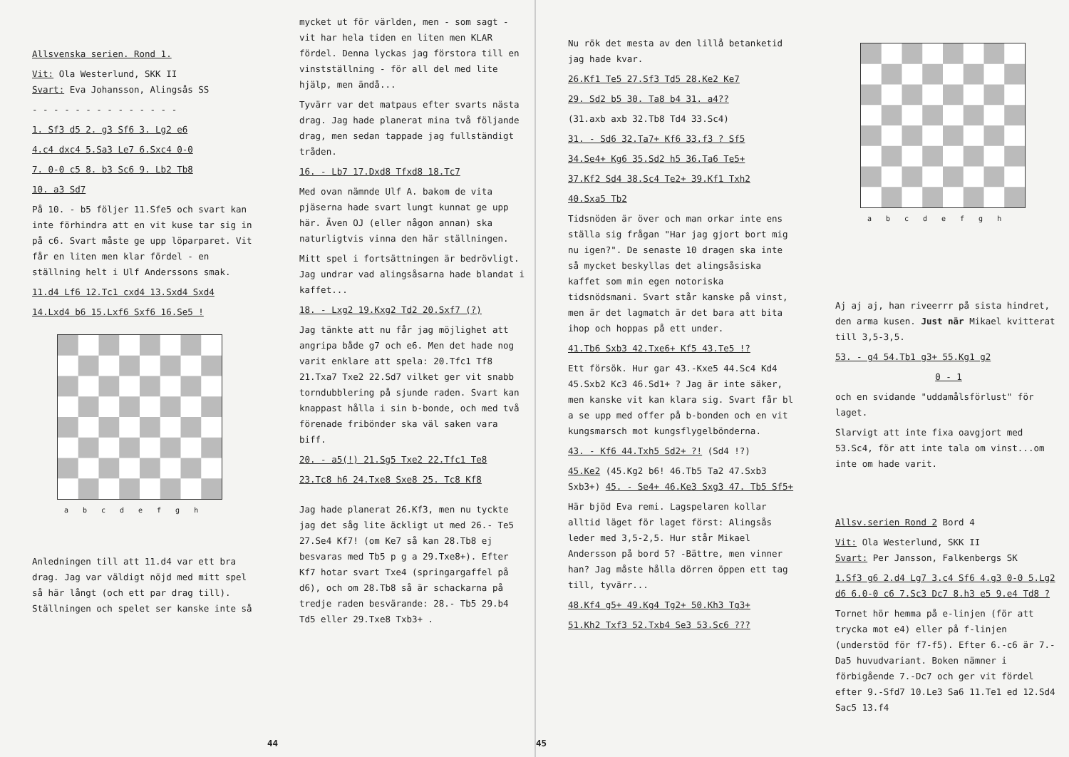Allsvenska serien. Rond 1.
Vit: Ola Westerlund, SKK II
Svart: Eva Johansson, Alingsås SS
- - - - - - - - - - - - - -
1. Sf3 d5 2. g3 Sf6 3. Lg2 e6
4.c4 dxc4 5.Sa3 Le7 6.Sxc4 0-0
7. 0-0 c5 8. b3 Sc6 9. Lb2 Tb8
10. a3 Sd7
På 10. - b5 följer 11.Sfe5 och svart kan inte förhindra att en vit kuse tar sig in på c6. Svart måste ge upp löparparet. Vit får en liten men klar fördel - en ställning helt i Ulf Anderssons smak.
11.d4 Lf6 12.Tc1 cxd4 13.Sxd4 Sxd4
14.Lxd4 b6 15.Lxf6 Sxf6 16.Se5 !
abcdefgh
Anledningen till att 11.d4 var ett bra drag. Jag var väldigt nöjd med mitt spel så här långt (och ett par drag till). Ställningen och spelet ser kanske inte så
mycket ut för världen, men - som sagt - vit har hela tiden en liten men KLAR fördel. Denna lyckas jag förstora till en vinstställning - för all del med lite hjälp, men ändå...
Tyvärr var det matpaus efter svarts nästa drag. Jag hade planerat mina två följande drag, men sedan tappade jag fullständigt tråden.
16. - Lb7 17.Dxd8 Tfxd8 18.Tc7
Med ovan nämnde Ulf A. bakom de vita pjäserna hade svart lungt kunnat ge upp här. Även OJ (eller någon annan) ska naturligtvis vinna den här ställningen.
Mitt spel i fortsättningen är bedrövligt. Jag undrar vad alingsåsarna hade blandat i kaffet...
18. - Lxg2 19.Kxg2 Td2 20.Sxf7 (?)
Jag tänkte att nu får jag möjlighet att angripa både g7 och e6. Men det hade nog varit enklare att spela: 20.Tfc1 Tf8 21.Txa7 Txe2 22.Sd7 vilket ger vit snabb torndubblering på sjunde raden. Svart kan knappast hålla i sin b-bonde, och med två förenade fribönder ska väl saken vara biff.
20. - a5(!) 21.Sg5 Txe2 22.Tfc1 Te8
23.Tc8 h6 24.Txe8 Sxe8 25. Tc8 Kf8
Jag hade planerat 26.Kf3, men nu tyckte jag det såg lite äckligt ut med 26.- Te5 27.Se4 Kf7! (om Ke7 så kan 28.Tb8 ej besvaras med Tb5 p g a 29.Txe8+). Efter Kf7 hotar svart Txe4 (springargaffel på d6), och om 28.Tb8 så är schackarna på tredje raden besvärande: 28.- Tb5 29.b4 Td5 eller 29.Txe8 Txb3+ .
44
Nu rök det mesta av den lillå betanketid jag hade kvar.
26.Kf1 Te5 27.Sf3 Td5 28.Ke2 Ke7
29. Sd2 b5 30. Ta8 b4 31. a4??
(31.axb axb 32.Tb8 Td4 33.Sc4)
31. - Sd6 32.Ta7+ Kf6 33.f3 ? Sf5
34.Se4+ Kg6 35.Sd2 h5 36.Ta6 Te5+
37.Kf2 Sd4 38.Sc4 Te2+ 39.Kf1 Txh2
40.Sxa5 Tb2
Tidsnöden är över och man orkar inte ens ställa sig frågan "Har jag gjort bort mig nu igen?". De senaste 10 dragen ska inte så mycket beskyllas det alingsåsiska kaffet som min egen notoriska tidsnödsmani. Svart står kanske på vinst, men är det lagmatch är det bara att bita ihop och hoppas på ett under.
41.Tb6 Sxb3 42.Txe6+ Kf5 43.Te5 !?
Ett försök. Hur gar 43.-Kxe5 44.Sc4 Kd4 45.Sxb2 Kc3 46.Sd1+ ? Jag är inte säker, men kanske vit kan klara sig. Svart får bl a se upp med offer på b-bonden och en vit kungsmarsch mot kungsflygelbönderna.
43. - Kf6 44.Txh5 Sd2+ ?! (Sd4 !?)
45.Ke2 (45.Kg2 b6! 46.Tb5 Ta2 47.Sxb3 Sxb3+) 45. - Se4+ 46.Ke3 Sxg3 47. Tb5 Sf5+
Här bjöd Eva remi. Lagspelaren kollar alltid läget för laget först: Alingsås leder med 3,5-2,5. Hur står Mikael Andersson på bord 5? -Bättre, men vinner han? Jag måste hålla dörren öppen ett tag till, tyvärr...
48.Kf4 g5+ 49.Kg4 Tg2+ 50.Kh3 Tg3+
51.Kh2 Txf3 52.Txb4 Se3 53.Sc6 ???
abcdefgh
Aj aj aj, han riveerrr på sista hindret, den arma kusen. Just när Mikael kvitterat till 3,5-3,5.
53. - g4 54.Tb1 g3+ 55.Kg1 g2
0 - 1
och en svidande "uddamålsförlust" för laget.
Slarvigt att inte fixa oavgjort med 53.Sc4, för att inte tala om vinst...om inte om hade varit.
Allsv.serien Rond 2 Bord 4
Vit: Ola Westerlund, SKK II
Svart: Per Jansson, Falkenbergs SK
1.Sf3 g6 2.d4 Lg7 3.c4 Sf6 4.g3 0-0 5.Lg2 d6 6.0-0 c6 7.Sc3 Dc7 8.h3 e5 9.e4 Td8 ?
Tornet hör hemma på e-linjen (för att trycka mot e4) eller på f-linjen (understöd för f7-f5). Efter 6.-c6 är 7.-Da5 huvudvariant. Boken nämner i förbigående 7.-Dc7 och ger vit fördel efter 9.-Sfd7 10.Le3 Sa6 11.Te1 ed 12.Sd4 Sac5 13.f4
45